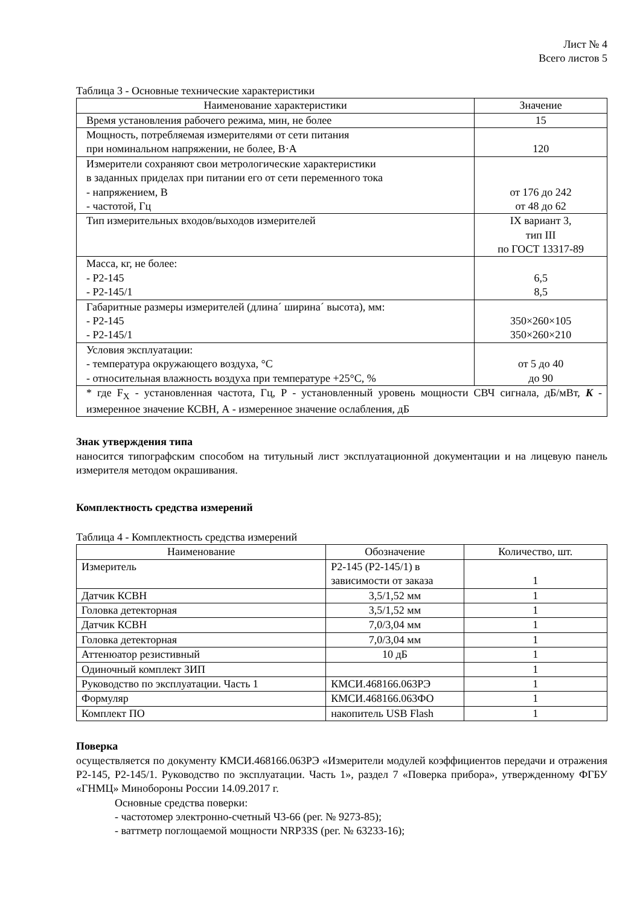Лист № 4
Всего листов 5
Таблица 3 - Основные технические характеристики
| Наименование характеристики | Значение |
| --- | --- |
| Время установления рабочего режима, мин, не более | 15 |
| Мощность, потребляемая измерителями от сети питания при номинальном напряжении, не более, В·А | 120 |
| Измерители сохраняют свои метрологические характеристики в заданных приделах при питании его от сети переменного тока - напряжением, В - частотой, Гц | от 176 до 242 от 48 до 62 |
| Тип измерительных входов/выходов измерителей | IX вариант 3, тип III по ГОСТ 13317-89 |
| Масса, кг, не более: - Р2-145 - Р2-145/1 | 6,5 8,5 |
| Габаритные размеры измерителей (длина´ ширина´ высота), мм: - Р2-145 - Р2-145/1 | 350×260×105 350×260×210 |
| Условия эксплуатации: - температура окружающего воздуха, °С - относительная влажность воздуха при температуре +25°С, % | от 5 до 40 до 90 |
| * где F<sub>X</sub> - установленная частота, Гц, Р - установленный уровень мощности СВЧ сигнала, дБ/мВт, K - измеренное значение КСВН, А - измеренное значение ослабления, дБ | |
Знак утверждения типа
наносится типографским способом на титульный лист эксплуатационной документации и на лицевую панель измерителя методом окрашивания.
Комплектность средства измерений
Таблица 4 - Комплектность средства измерений
| Наименование | Обозначение | Количество, шт. |
| --- | --- | --- |
| Измеритель | Р2-145 (Р2-145/1) в зависимости от заказа | 1 |
| Датчик КСВН | 3,5/1,52 мм | 1 |
| Головка детекторная | 3,5/1,52 мм | 1 |
| Датчик КСВН | 7,0/3,04 мм | 1 |
| Головка детекторная | 7,0/3,04 мм | 1 |
| Аттенюатор резистивный | 10 дБ | 1 |
| Одиночный комплект ЗИП | | 1 |
| Руководство по эксплуатации. Часть 1 | КМСИ.468166.063РЭ | 1 |
| Формуляр | КМСИ.468166.063ФО | 1 |
| Комплект ПО | накопитель USB Flash | 1 |
Поверка
осуществляется по документу КМСИ.468166.063РЭ «Измерители модулей коэффициентов передачи и отражения Р2-145, Р2-145/1. Руководство по эксплуатации. Часть 1», раздел 7 «Поверка прибора», утвержденному ФГБУ «ГНМЦ» Минобороны России 14.09.2017 г.
Основные средства поверки:
- частотомер электронно-счетный Ч3-66 (рег. № 9273-85);
- ваттметр поглощаемой мощности NRP33S (рег. № 63233-16);